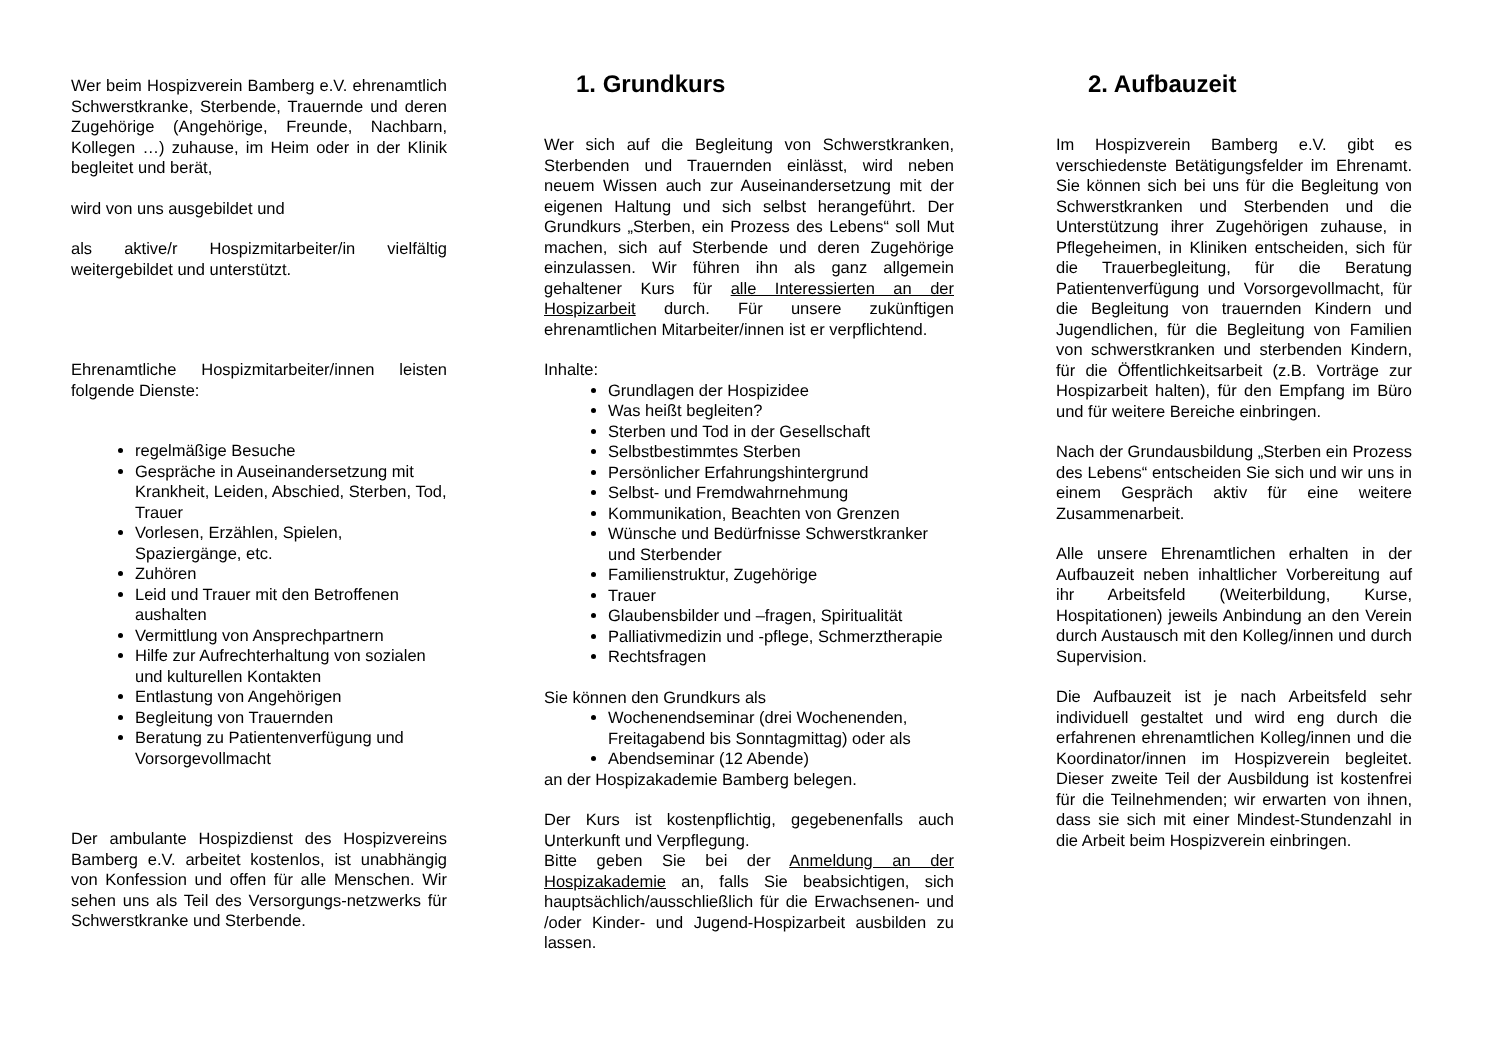Wer beim Hospizverein Bamberg e.V. ehrenamtlich Schwerstkranke, Sterbende, Trauernde und deren Zugehörige (Angehörige, Freunde, Nachbarn, Kollegen …) zuhause, im Heim oder in der Klinik begleitet und berät,
wird von uns ausgebildet und
als aktive/r Hospizmitarbeiter/in vielfältig weitergebildet und unterstützt.
Ehrenamtliche Hospizmitarbeiter/innen leisten folgende Dienste:
regelmäßige Besuche
Gespräche in Auseinandersetzung mit Krankheit, Leiden, Abschied, Sterben, Tod, Trauer
Vorlesen, Erzählen, Spielen, Spaziergänge, etc.
Zuhören
Leid und Trauer mit den Betroffenen aushalten
Vermittlung von Ansprechpartnern
Hilfe zur Aufrechterhaltung von sozialen und kulturellen Kontakten
Entlastung von Angehörigen
Begleitung von Trauernden
Beratung zu Patientenverfügung und Vorsorgevollmacht
Der ambulante Hospizdienst des Hospizvereins Bamberg e.V. arbeitet kostenlos, ist unabhängig von Konfession und offen für alle Menschen. Wir sehen uns als Teil des Versorgungs-netzwerks für Schwerstkranke und Sterbende.
1. Grundkurs
Wer sich auf die Begleitung von Schwerstkranken, Sterbenden und Trauernden einlässt, wird neben neuem Wissen auch zur Auseinandersetzung mit der eigenen Haltung und sich selbst herangeführt. Der Grundkurs „Sterben, ein Prozess des Lebens“ soll Mut machen, sich auf Sterbende und deren Zugehörige einzulassen. Wir führen ihn als ganz allgemein gehaltener Kurs für alle Interessierten an der Hospizarbeit durch. Für unsere zukünftigen ehrenamtlichen Mitarbeiter/innen ist er verpflichtend.
Inhalte:
Grundlagen der Hospizidee
Was heißt begleiten?
Sterben und Tod in der Gesellschaft
Selbstbestimmtes Sterben
Persönlicher Erfahrungshintergrund
Selbst- und Fremdwahrnehmung
Kommunikation, Beachten von Grenzen
Wünsche und Bedürfnisse Schwerstkranker und Sterbender
Familienstruktur, Zugehörige
Trauer
Glaubensbilder und –fragen, Spiritualität
Palliativmedizin und -pflege, Schmerztherapie
Rechtsfragen
Sie können den Grundkurs als
Wochenendseminar (drei Wochenenden, Freitagabend bis Sonntagmittag) oder als
Abendseminar (12 Abende)
an der Hospizakademie Bamberg belegen.
Der Kurs ist kostenpflichtig, gegebenenfalls auch Unterkunft und Verpflegung.
Bitte geben Sie bei der Anmeldung an der Hospizakademie an, falls Sie beabsichtigen, sich hauptsächlich/ausschließlich für die Erwachsenen- und /oder Kinder- und Jugend-Hospizarbeit ausbilden zu lassen.
2. Aufbauzeit
Im Hospizverein Bamberg e.V. gibt es verschiedenste Betätigungsfelder im Ehrenamt. Sie können sich bei uns für die Begleitung von Schwerstkranken und Sterbenden und die Unterstützung ihrer Zugehörigen zuhause, in Pflegeheimen, in Kliniken entscheiden, sich für die Trauerbegleitung, für die Beratung Patientenverfügung und Vorsorgevollmacht, für die Begleitung von trauernden Kindern und Jugendlichen, für die Begleitung von Familien von schwerstkranken und sterbenden Kindern, für die Öffentlichkeitsarbeit (z.B. Vorträge zur Hospizarbeit halten), für den Empfang im Büro und für weitere Bereiche einbringen.
Nach der Grundausbildung „Sterben ein Prozess des Lebens“ entscheiden Sie sich und wir uns in einem Gespräch aktiv für eine weitere Zusammenarbeit.
Alle unsere Ehrenamtlichen erhalten in der Aufbauzeit neben inhaltlicher Vorbereitung auf ihr Arbeitsfeld (Weiterbildung, Kurse, Hospitationen) jeweils Anbindung an den Verein durch Austausch mit den Kolleg/innen und durch Supervision.
Die Aufbauzeit ist je nach Arbeitsfeld sehr individuell gestaltet und wird eng durch die erfahrenen ehrenamtlichen Kolleg/innen und die Koordinator/innen im Hospizverein begleitet. Dieser zweite Teil der Ausbildung ist kostenfrei für die Teilnehmenden; wir erwarten von ihnen, dass sie sich mit einer Mindest-Stundenzahl in die Arbeit beim Hospizverein einbringen.